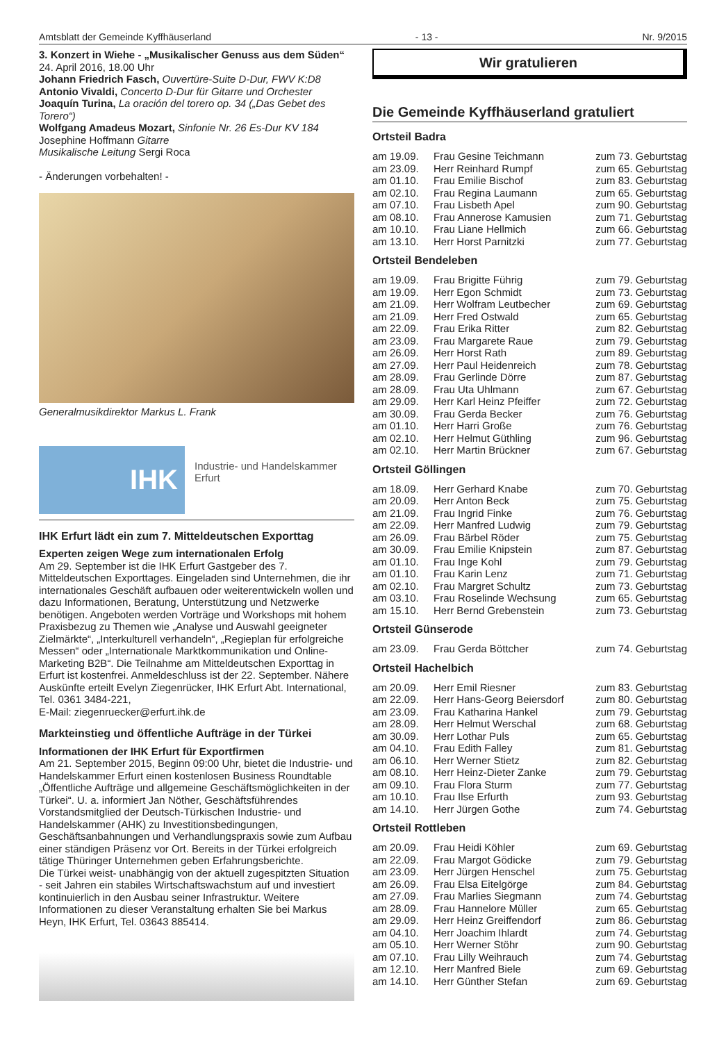Amtsblatt der Gemeinde Kyffhäuserland - 13 - Nr. 9/2015
3. Konzert in Wiehe - „Musikalischer Genuss aus dem Süden“
24. April 2016, 18.00 Uhr
Johann Friedrich Fasch, Ouvertüre-Suite D-Dur, FWV K:D8
Antonio Vivaldi, Concerto D-Dur für Gitarre und Orchester
Joaquín Turina, La oración del torero op. 34 („Das Gebet des Torero“)
Wolfgang Amadeus Mozart, Sinfonie Nr. 26 Es-Dur KV 184
Josephine Hoffmann Gitarre
Musikalische Leitung Sergi Roca
- Änderungen vorbehalten! -
Generalmusikdirektor Markus L. Frank
IHK
Industrie- und Handelskammer
Erfurt
IHK Erfurt lädt ein zum 7. Mitteldeutschen Exporttag
Experten zeigen Wege zum internationalen Erfolg
Am 29. September ist die IHK Erfurt Gastgeber des 7. Mitteldeutschen Exporttages. Eingeladen sind Unternehmen, die ihr internationales Geschäft aufbauen oder weiterentwickeln wollen und dazu Informationen, Beratung, Unterstützung und Netzwerke benötigen. Angeboten werden Vorträge und Workshops mit hohem Praxisbezug zu Themen wie „Analyse und Auswahl geeigneter Zielmärkte“, „Interkulturell verhandeln“, „Regieplan für erfolgreiche Messen“ oder „Internationale Marktkommunikation und Online-Marketing B2B“. Die Teilnahme am Mitteldeutschen Exporttag in Erfurt ist kostenfrei. Anmeldeschluss ist der 22. September. Nähere Auskünfte erteilt Evelyn Ziegenrücker, IHK Erfurt Abt. International, Tel. 0361 3484-221,
E-Mail: ziegenruecker@erfurt.ihk.de
Markteinstieg und öffentliche Aufträge in der Türkei
Informationen der IHK Erfurt für Exportfirmen
Am 21. September 2015, Beginn 09:00 Uhr, bietet die Industrie- und Handelskammer Erfurt einen kostenlosen Business Roundtable „Öffentliche Aufträge und allgemeine Geschäftsmöglichkeiten in der Türkei“. U. a. informiert Jan Nöther, Geschäftsführendes Vorstandsmitglied der Deutsch-Türkischen Industrie- und Handelskammer (AHK) zu Investitionsbedingungen, Geschäftsanbahnungen und Verhandlungspraxis sowie zum Aufbau einer ständigen Präsenz vor Ort. Bereits in der Türkei erfolgreich tätige Thüringer Unternehmen geben Erfahrungsberichte.
Die Türkei weist- unabhängig von der aktuell zugespitzten Situation - seit Jahren ein stabiles Wirtschaftswachstum auf und investiert kontinuierlich in den Ausbau seiner Infrastruktur. Weitere Informationen zu dieser Veranstaltung erhalten Sie bei Markus Heyn, IHK Erfurt, Tel. 03643 885414.
Wir gratulieren
Die Gemeinde Kyffhäuserland gratuliert
Ortsteil Badra
| am 19.09. | Frau Gesine Teichmann | zum 73. Geburtstag |
| am 23.09. | Herr Reinhard Rumpf | zum 65. Geburtstag |
| am 01.10. | Frau Emilie Bischof | zum 83. Geburtstag |
| am 02.10. | Frau Regina Laumann | zum 65. Geburtstag |
| am 07.10. | Frau Lisbeth Apel | zum 90. Geburtstag |
| am 08.10. | Frau Annerose Kamusien | zum 71. Geburtstag |
| am 10.10. | Frau Liane Hellmich | zum 66. Geburtstag |
| am 13.10. | Herr Horst Parnitzki | zum 77. Geburtstag |
Ortsteil Bendeleben
| am 19.09. | Frau Brigitte Führig | zum 79. Geburtstag |
| am 19.09. | Herr Egon Schmidt | zum 73. Geburtstag |
| am 21.09. | Herr Wolfram Leutbecher | zum 69. Geburtstag |
| am 21.09. | Herr Fred Ostwald | zum 65. Geburtstag |
| am 22.09. | Frau Erika Ritter | zum 82. Geburtstag |
| am 23.09. | Frau Margarete Raue | zum 79. Geburtstag |
| am 26.09. | Herr Horst Rath | zum 89. Geburtstag |
| am 27.09. | Herr Paul Heidenreich | zum 78. Geburtstag |
| am 28.09. | Frau Gerlinde Dörre | zum 87. Geburtstag |
| am 28.09. | Frau Uta Uhlmann | zum 67. Geburtstag |
| am 29.09. | Herr Karl Heinz Pfeiffer | zum 72. Geburtstag |
| am 30.09. | Frau Gerda Becker | zum 76. Geburtstag |
| am 01.10. | Herr Harri Große | zum 76. Geburtstag |
| am 02.10. | Herr Helmut Güthling | zum 96. Geburtstag |
| am 02.10. | Herr Martin Brückner | zum 67. Geburtstag |
Ortsteil Göllingen
| am 18.09. | Herr Gerhard Knabe | zum 70. Geburtstag |
| am 20.09. | Herr Anton Beck | zum 75. Geburtstag |
| am 21.09. | Frau Ingrid Finke | zum 76. Geburtstag |
| am 22.09. | Herr Manfred Ludwig | zum 79. Geburtstag |
| am 26.09. | Frau Bärbel Röder | zum 75. Geburtstag |
| am 30.09. | Frau Emilie Knipstein | zum 87. Geburtstag |
| am 01.10. | Frau Inge Kohl | zum 79. Geburtstag |
| am 01.10. | Frau Karin Lenz | zum 71. Geburtstag |
| am 02.10. | Frau Margret Schultz | zum 73. Geburtstag |
| am 03.10. | Frau Roselinde Wechsung | zum 65. Geburtstag |
| am 15.10. | Herr Bernd Grebenstein | zum 73. Geburtstag |
Ortsteil Günserode
| am 23.09. | Frau Gerda Böttcher | zum 74. Geburtstag |
Ortsteil Hachelbich
| am 20.09. | Herr Emil Riesner | zum 83. Geburtstag |
| am 22.09. | Herr Hans-Georg Beiersdorf | zum 80. Geburtstag |
| am 23.09. | Frau Katharina Hankel | zum 79. Geburtstag |
| am 28.09. | Herr Helmut Werschal | zum 68. Geburtstag |
| am 30.09. | Herr Lothar Puls | zum 65. Geburtstag |
| am 04.10. | Frau Edith Falley | zum 81. Geburtstag |
| am 06.10. | Herr Werner Stietz | zum 82. Geburtstag |
| am 08.10. | Herr Heinz-Dieter Zanke | zum 79. Geburtstag |
| am 09.10. | Frau Flora Sturm | zum 77. Geburtstag |
| am 10.10. | Frau Ilse Erfurth | zum 93. Geburtstag |
| am 14.10. | Herr Jürgen Gothe | zum 74. Geburtstag |
Ortsteil Rottleben
| am 20.09. | Frau Heidi Köhler | zum 69. Geburtstag |
| am 22.09. | Frau Margot Gödicke | zum 79. Geburtstag |
| am 23.09. | Herr Jürgen Henschel | zum 75. Geburtstag |
| am 26.09. | Frau Elsa Eitelgörge | zum 84. Geburtstag |
| am 27.09. | Frau Marlies Siegmann | zum 74. Geburtstag |
| am 28.09. | Frau Hannelore Müller | zum 65. Geburtstag |
| am 29.09. | Herr Heinz Greiffendorf | zum 86. Geburtstag |
| am 04.10. | Herr Joachim Ihlardt | zum 74. Geburtstag |
| am 05.10. | Herr Werner Stöhr | zum 90. Geburtstag |
| am 07.10. | Frau Lilly Weihrauch | zum 74. Geburtstag |
| am 12.10. | Herr Manfred Biele | zum 69. Geburtstag |
| am 14.10. | Herr Günther Stefan | zum 69. Geburtstag |